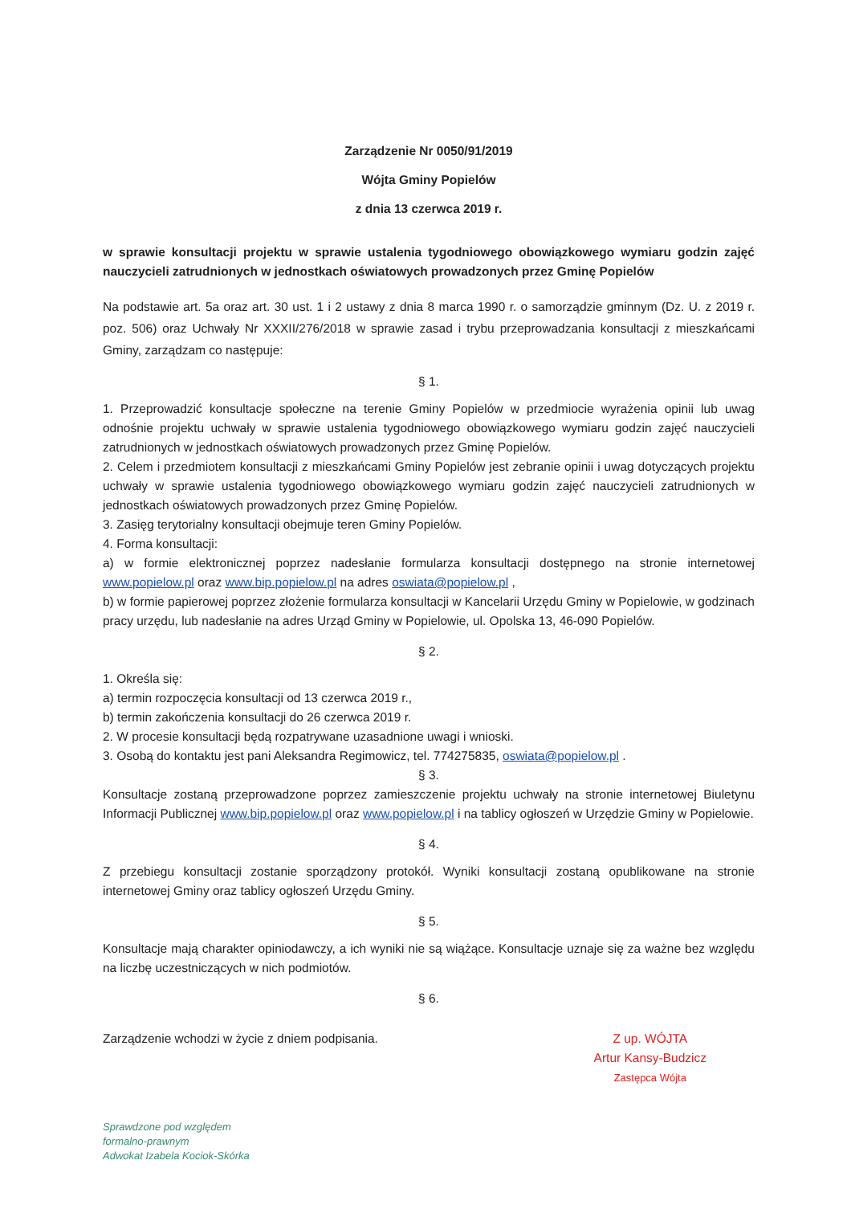Zarządzenie Nr 0050/91/2019
Wójta Gminy Popielów
z dnia 13 czerwca 2019 r.
w sprawie konsultacji projektu w sprawie ustalenia tygodniowego obowiązkowego wymiaru godzin zajęć nauczycieli zatrudnionych w jednostkach oświatowych prowadzonych przez Gminę Popielów
Na podstawie art. 5a oraz art. 30 ust. 1 i 2 ustawy z dnia 8 marca 1990 r. o samorządzie gminnym (Dz. U. z 2019 r. poz. 506) oraz Uchwały Nr XXXII/276/2018 w sprawie zasad i trybu przeprowadzania konsultacji z mieszkańcami Gminy, zarządzam co następuje:
§ 1.
1. Przeprowadzić konsultacje społeczne na terenie Gminy Popielów w przedmiocie wyrażenia opinii lub uwag odnośnie projektu uchwały w sprawie ustalenia tygodniowego obowiązkowego wymiaru godzin zajęć nauczycieli zatrudnionych w jednostkach oświatowych prowadzonych przez Gminę Popielów.
2. Celem i przedmiotem konsultacji z mieszkańcami Gminy Popielów jest zebranie opinii i uwag dotyczących projektu uchwały w sprawie ustalenia tygodniowego obowiązkowego wymiaru godzin zajęć nauczycieli zatrudnionych w jednostkach oświatowych prowadzonych przez Gminę Popielów.
3. Zasięg terytorialny konsultacji obejmuje teren Gminy Popielów.
4. Forma konsultacji:
a) w formie elektronicznej poprzez nadesłanie formularza konsultacji dostępnego na stronie internetowej www.popielow.pl oraz www.bip.popielow.pl na adres oswiata@popielow.pl ,
b) w formie papierowej poprzez złożenie formularza konsultacji w Kancelarii Urzędu Gminy w Popielowie, w godzinach pracy urzędu, lub nadesłanie na adres Urząd Gminy w Popielowie, ul. Opolska 13, 46-090 Popielów.
§ 2.
1. Określa się:
a) termin rozpoczęcia konsultacji od 13 czerwca 2019 r.,
b) termin zakończenia konsultacji do 26 czerwca 2019 r.
2. W procesie konsultacji będą rozpatrywane uzasadnione uwagi i wnioski.
3. Osobą do kontaktu jest pani Aleksandra Regimowicz, tel. 774275835, oswiata@popielow.pl .
§ 3.
Konsultacje zostaną przeprowadzone poprzez zamieszczenie projektu uchwały na stronie internetowej Biuletynu Informacji Publicznej www.bip.popielow.pl oraz www.popielow.pl i na tablicy ogłoszeń w Urzędzie Gminy w Popielowie.
§ 4.
Z przebiegu konsultacji zostanie sporządzony protokół. Wyniki konsultacji zostaną opublikowane na stronie internetowej Gminy oraz tablicy ogłoszeń Urzędu Gminy.
§ 5.
Konsultacje mają charakter opiniodawczy, a ich wyniki nie są wiążące. Konsultacje uznaje się za ważne bez względu na liczbę uczestniczących w nich podmiotów.
§ 6.
Zarządzenie wchodzi w życie z dniem podpisania.
Z up. WÓJTA
Artur Kansy-Budzicz
Zastępca Wójta
Sprawdzone pod względem
formalno-prawnym
Adwokat Izabela Kociok-Skórka